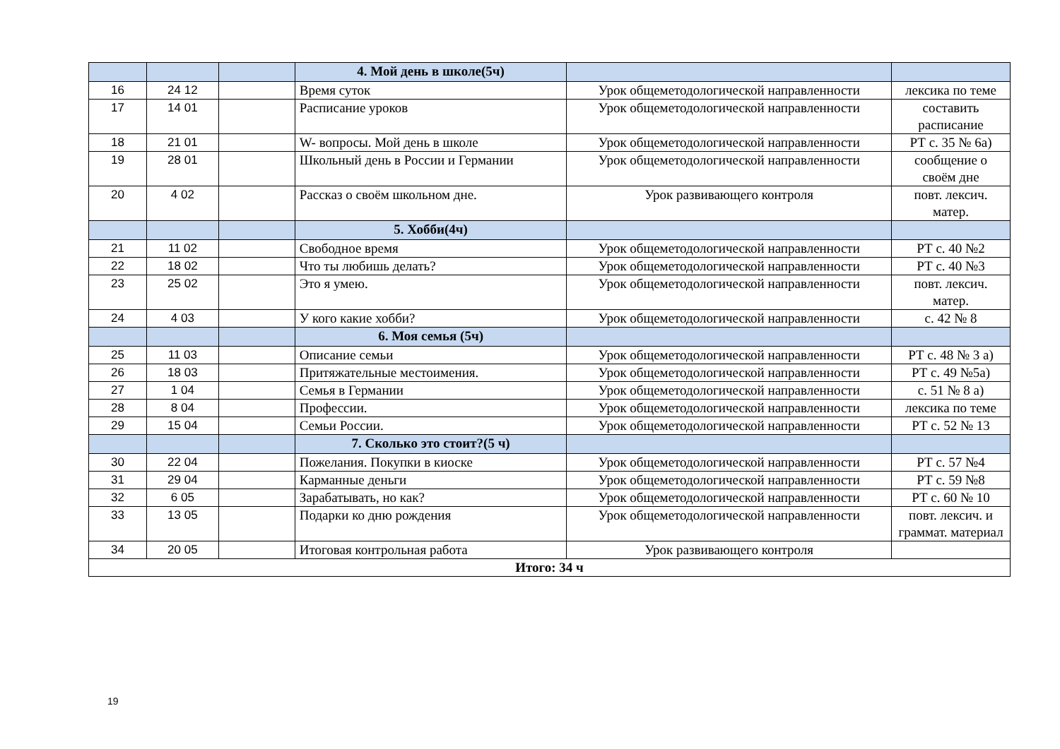| | | | 4. Мой день в школе(5ч) | | |
| 16 | 24 12 | | Время суток | Урок общеметодологической направленности | лексика по теме |
| 17 | 14 01 | | Расписание уроков | Урок общеметодологической направленности | составить расписание |
| 18 | 21 01 | | W- вопросы. Мой день в школе | Урок общеметодологической направленности | РТ с. 35 № 6а) |
| 19 | 28 01 | | Школьный день в России и Германии | Урок общеметодологической направленности | сообщение о своём дне |
| 20 | 4 02 | | Рассказ о своём школьном дне. | Урок развивающего контроля | повт. лексич. матер. |
| | | | 5. Хобби(4ч) | | |
| 21 | 11 02 | | Свободное время | Урок общеметодологической направленности | РТ с. 40 №2 |
| 22 | 18 02 | | Что ты любишь делать? | Урок общеметодологической направленности | РТ с. 40 №3 |
| 23 | 25 02 | | Это я умею. | Урок общеметодологической направленности | повт. лексич. матер. |
| 24 | 4 03 | | У кого какие хобби? | Урок общеметодологической направленности | с. 42 № 8 |
| | | | 6. Моя семья (5ч) | | |
| 25 | 11 03 | | Описание семьи | Урок общеметодологической направленности | РТ с. 48 № 3 а) |
| 26 | 18 03 | | Притяжательные местоимения. | Урок общеметодологической направленности | РТ с. 49 №5а) |
| 27 | 1 04 | | Семья в Германии | Урок общеметодологической направленности | с. 51 № 8 а) |
| 28 | 8 04 | | Профессии. | Урок общеметодологической направленности | лексика по теме |
| 29 | 15 04 | | Семьи России. | Урок общеметодологической направленности | РТ с. 52 № 13 |
| | | | 7. Сколько это стоит?(5 ч) | | |
| 30 | 22 04 | | Пожелания. Покупки в киоске | Урок общеметодологической направленности | РТ с. 57 №4 |
| 31 | 29 04 | | Карманные деньги | Урок общеметодологической направленности | РТ с. 59 №8 |
| 32 | 6 05 | | Зарабатывать, но как? | Урок общеметодологической направленности | РТ с. 60 № 10 |
| 33 | 13 05 | | Подарки ко дню рождения | Урок общеметодологической направленности | повт. лексич. и граммат. материал |
| 34 | 20 05 | | Итоговая контрольная работа | Урок развивающего контроля | |
| Итого: 34 ч | | | | | |
19